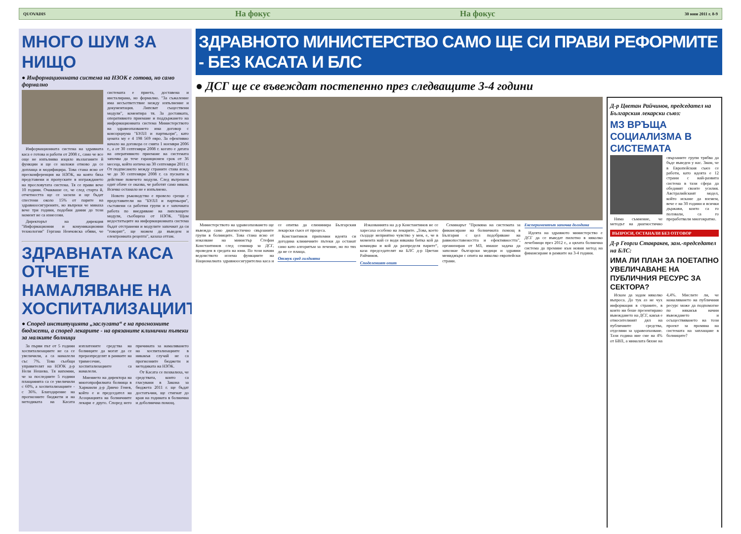QUOVADIS На фокус На фокус 30 юни 2011 г. 8-9
МНОГО ШУМ ЗА НИЩО
● Информационната система на НЗОК е готова, но само формално
Информационната система на здравната каса е готова и работи от 2008 г., само че все още не изпълнява изцяло възлаганите й функции и ще се наложи отново да се доплаща и модифицира. Това стана ясно от пресконференция на НЗОК, на която бяха представени и пропуските в изграждането на прословутата система. Тя се прави вече 10 години. Очакваше се, че след старта й, отчетността ще се засили и ще бъдат спестени около 15% от парите на здравноосигурените, но въпреки че минаха вече три години, подобни данни до този момент не са изнесени.
Директорът на дирекция "Информационни и комуникационни технологии" Гергана Ненчовска обяви, че системата е приета, доставена и инсталирана, но формално. "За съжаление има несъответствие между изпълнение и документация. Липсват съществени модули", коментира тя. За доставката, оперативното приемане и поддържането на информационната система Министерството на здравеопазването има договор с консорциума "БУЛЛ и партньори", като цената му е 4 198 569 евро. За ефективно начало на договора се смята 1 ноември 2006 г., а от 30 септември 2008 г. когато е датата на оперативното приемане на системата започва да тече гаранционен срок от 36 месеца, който изтича на 30 септември 2011 г. От подписаното между страните става ясно, че до 30 септември 2008 г. са пуснати в действие повечето модули. След вътрешен одит обаче се оказва, че работят само някои. Всичко останало не е изпълнено.
Новото ръководство е провело срещи с представители на "БУЛЛ и партньори", съставени са работни групи и е започната работа по внедряване на липсващите модули, съобщиха от НЗОК. "Щом недостатъците на информационната система бъдат отстранени и модулите започнат да си "говорят", ще можем да въведем и електронната рецепта", казаха оттам.
ЗДРАВНАТА КАСА ОТЧЕТЕ НАМАЛЯВАНЕ НА ХОСПИТАЛИЗАЦИИТЕ
● Според институцията „заслугата“ е на прогнозните бюджети, а според лекарите - на орязаните клинични пътеки за малките болници
За първи път от 5 години хоспитализациите не са се увеличили, а са намалели със 7%. Това съобщи управителят на НЗОК д-р Нели Нешева. Тя напомни, че за последните 5 години плащанията са се увеличили с 60%, а хоспитализациите - с 36%. Благодарение на прогнозните бюджети и на методиката на Касата изплатените средства на болниците да могат да се преразпределят в рамките на тримесечие, хоспитализациите са намалели.
Мнението на директора на многопрофилната болница в Харманли д-р Динчо Генев, който е и председател на Асоциацията на болничните лекари е друго. Според него причината за намаляването на хоспитализациите в никакъв случай не са прогнозните бюджети и методиката на НЗОК.
От Касата се похвалиха, че средствата, които са гласувани в Закона за бюджета 2011 г. ще бъдат достатъчни, ще стигнат до края на годината в болнична и доболнична помощ.
ЗДРАВНОТО МИНИСТЕРСТВО САМО ЩЕ СИ ПРАВИ РЕФОРМИТЕ - БЕЗ КАСАТА И БЛС
● ДСГ ще се въвеждат постепенно през следващите 3-4 години
Министерството на здравеопазването ще въвежда само диагностично свързаните групи в болниците. Това стана ясно от изказване на министър Стефан Константинов след семинар за ДСГ, проведен в средата на юни. По този начин ведомството иззема функциите на Националната здравноосигурителна каса и се опитва да елиминира Българския лекарски съюз от процеса.
Константинов припомни идеята си догодина клиничните пътеки да останат само като алгоритъм за лечение, но по тях да не се плаща.
Отзвук сред гилдията
Изказванията на д-р Константинов не се харесаха особено на лекарите. „Това, което създаде неприятно чувство у мен, е, че в момента май се води някаква битка кой да командва и кой да разпределя парите“, каза председателят на БЛС д-р Цветан Райчинов.
Споделеният опит
Семинарът "Промяна на системата за финансиране на болничната помощ в България с цел подобряване на равнопоставеността и ефективността", организиран от МЗ, имаше задача да запознае български медици и здравни мениджъри с опита на няколко европейски страни.
Експериментът започва догодина
Идеята на здравното министерство е ДСГ да се въведат пилотно в няколко лечебници през 2012 г., а цялата болнична система да премине към новия метод на финансиране в рамките на 3-4 години.
Д-р Цветан Райчинов, председател на Българския лекарски съюз:
МЗ ВРЪЩА СОЦИАЛИЗМА В СИСТЕМАТА
Няма съмнение, че методът на диагностично свързаните групи трябва да бъде въведен у нас. Знам, че в Европейския съюз се работи, като идеята е 12 страни с най-развита система в тази сфера да обединят своите усилия. Австралийският модел, който искаме да вземем, вече е на 30 години и всички държави, които са го ползвали, са го преработвали многократно.
ВЪПРОСИ, ОСТАНАЛИ БЕЗ ОТГОВОР
Д-р Георги Ставракев, зам.-председател на БЛС:
ИМА ЛИ ПЛАН ЗА ПОЕТАПНО УВЕЛИЧАВАНЕ НА ПУБЛИЧНИЯ РЕСУРС ЗА СЕКТОРА?
Искам да задам няколко въпроса. До тук аз не чух информация в страните, в които ни беше презентирано въвеждането на ДСГ, какъв е относителният дял на публичните средства, отделяни за здравеопазване. Тази година ние сме на 4% от БВП, а миналата бяхме на 4,4%. Мислите ли, че намаляването на публичния ресурс може да подпомогне по някакъв начин въвеждането и осъществяването на този проект за промяна на системата на заплащане в болниците?